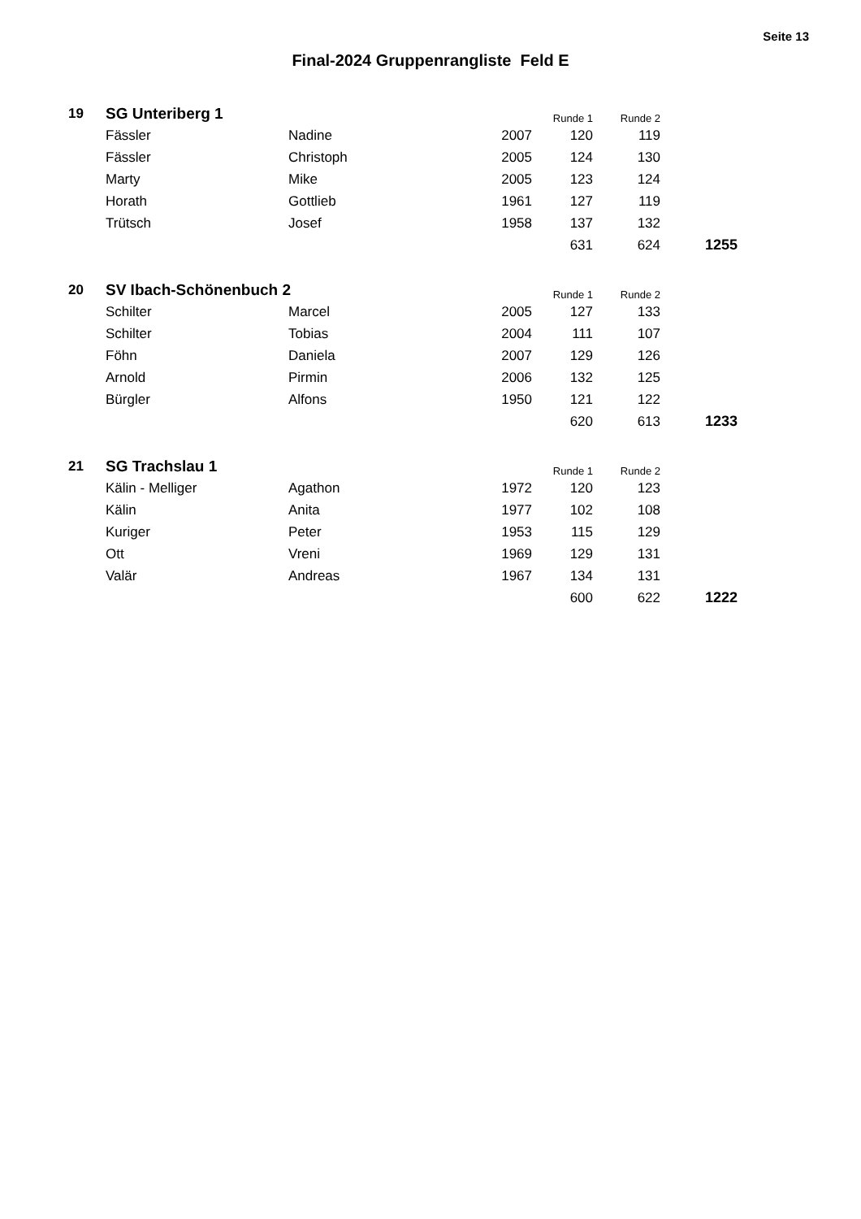Seite 13
Final-2024 Gruppenrangliste Feld E
| 19 | SG Unteriberg 1 | | | Runde 1 | Runde 2 | |
| | Fässler | Nadine | 2007 | 120 | 119 | |
| | Fässler | Christoph | 2005 | 124 | 130 | |
| | Marty | Mike | 2005 | 123 | 124 | |
| | Horath | Gottlieb | 1961 | 127 | 119 | |
| | Trütsch | Josef | 1958 | 137 | 132 | |
| | | | | 631 | 624 | 1255 |
| 20 | SV Ibach-Schönenbuch 2 | | | Runde 1 | Runde 2 | |
| | Schilter | Marcel | 2005 | 127 | 133 | |
| | Schilter | Tobias | 2004 | 111 | 107 | |
| | Föhn | Daniela | 2007 | 129 | 126 | |
| | Arnold | Pirmin | 2006 | 132 | 125 | |
| | Bürgler | Alfons | 1950 | 121 | 122 | |
| | | | | 620 | 613 | 1233 |
| 21 | SG Trachslau 1 | | | Runde 1 | Runde 2 | |
| | Kälin - Melliger | Agathon | 1972 | 120 | 123 | |
| | Kälin | Anita | 1977 | 102 | 108 | |
| | Kuriger | Peter | 1953 | 115 | 129 | |
| | Ott | Vreni | 1969 | 129 | 131 | |
| | Valär | Andreas | 1967 | 134 | 131 | |
| | | | | 600 | 622 | 1222 |